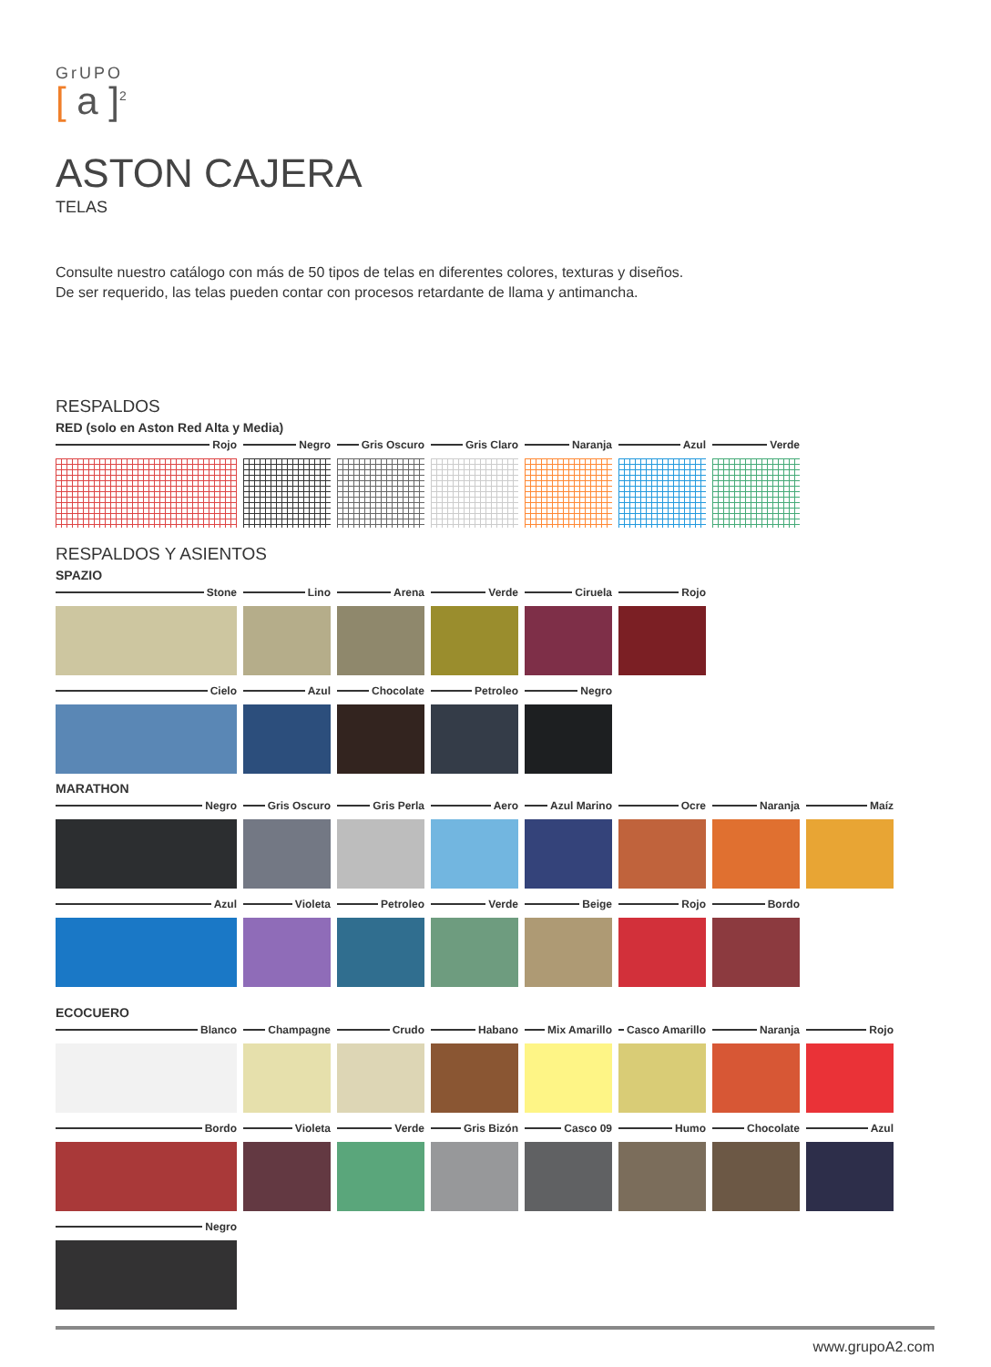GrUPO
[ a ]<sup>2</sup>
ASTON CAJERA
TELAS
Consulte nuestro catálogo con más de 50 tipos de telas en diferentes colores, texturas y diseños.
De ser requerido, las telas pueden contar con procesos retardante de llama y antimancha.
RESPALDOS
RED (solo en Aston Red Alta y Media)
Rojo Negro Gris Oscuro
Gris Claro Naranja Azul Verde
RESPALDOS Y ASIENTOS
SPAZIO
Stone Lino Arena Verde Ciruela Rojo
Cielo Azul Chocolate Petroleo Negro
MARATHON
Negro Gris Oscuro
Gris Perla Aero Azul Marino
Ocre Naranja Maíz
Azul Violeta Petroleo Verde Beige Rojo Bordo
ECOCUERO
Blanco Champagne Crudo Habano Mix Amarillo
Casco Amarillo
Naranja Rojo
Bordo Violeta Verde Gris Bizón Casco 09 Humo Chocolate Azul
Negro
www.grupoA2.com